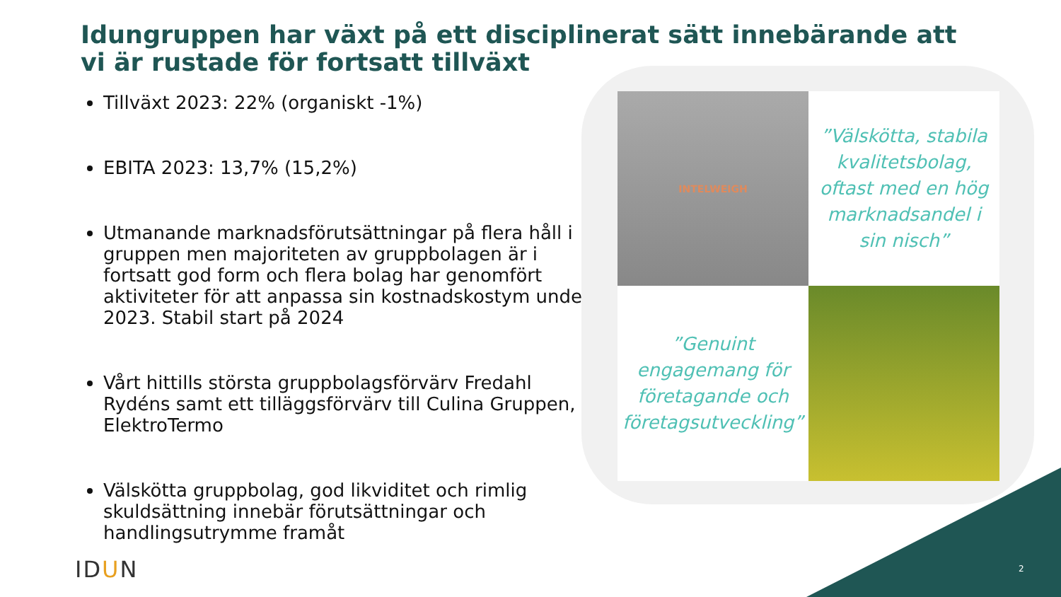Idungruppen har växt på ett disciplinerat sätt innebärande att vi är rustade för fortsatt tillväxt
Tillväxt 2023: 22% (organiskt -1%)
EBITA 2023: 13,7% (15,2%)
Utmanande marknadsförutsättningar på flera håll i gruppen men majoriteten av gruppbolagen är i fortsatt god form och flera bolag har genomfört aktiviteter för att anpassa sin kostnadskostym under 2023. Stabil start på 2024
Vårt hittills största gruppbolagsförvärv Fredahl Rydéns samt ett tilläggsförvärv till Culina Gruppen, ElektroTermo
Välskötta gruppbolag, god likviditet och rimlig skuldsättning innebär förutsättningar och handlingsutrymme framåt
INTELWEIGH
”Välskötta, stabila kvalitetsbolag, oftast med en hög marknadsandel i sin nisch”
”Genuint engagemang för företagande och företagsutveckling”
IDUN 2